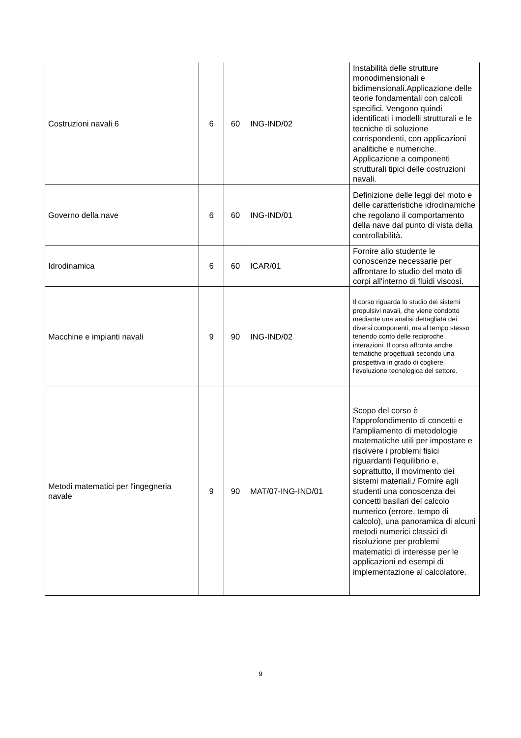| Costruzioni navali 6 | 6 | 60 | ING-IND/02 | Instabilità delle strutture monodimensionali e bidimensionali.Applicazione delle teorie fondamentali con calcoli specifici. Vengono quindi identificati i modelli strutturali e le tecniche di soluzione corrispondenti, con applicazioni analitiche e numeriche. Applicazione a componenti strutturali tipici delle costruzioni navali. |
| Governo della nave | 6 | 60 | ING-IND/01 | Definizione delle leggi del moto e delle caratteristiche idrodinamiche che regolano il comportamento della nave dal punto di vista della controllabilità. |
| Idrodinamica | 6 | 60 | ICAR/01 | Fornire allo studente le conoscenze necessarie per affrontare lo studio del moto di corpi all'interno di fluidi viscosi. |
| Macchine e impianti navali | 9 | 90 | ING-IND/02 | Il corso riguarda lo studio dei sistemi propulsivi navali, che viene condotto mediante una analisi dettagliata dei diversi componenti, ma al tempo stesso tenendo conto delle reciproche interazioni. Il corso affronta anche tematiche progettuali secondo una prospettiva in grado di cogliere l'evoluzione tecnologica del settore. |
| Metodi matematici per l'ingegneria navale | 9 | 90 | MAT/07-ING-IND/01 | Scopo del corso è l'approfondimento di concetti e l'ampliamento di metodologie matematiche utili per impostare e risolvere i problemi fisici riguardanti l'equilibrio e, soprattutto, il movimento dei sistemi materiali./ Fornire agli studenti una conoscenza dei concetti basilari del calcolo numerico (errore, tempo di calcolo), una panoramica di alcuni metodi numerici classici di risoluzione per problemi matematici di interesse per le applicazioni ed esempi di implementazione al calcolatore. |
9